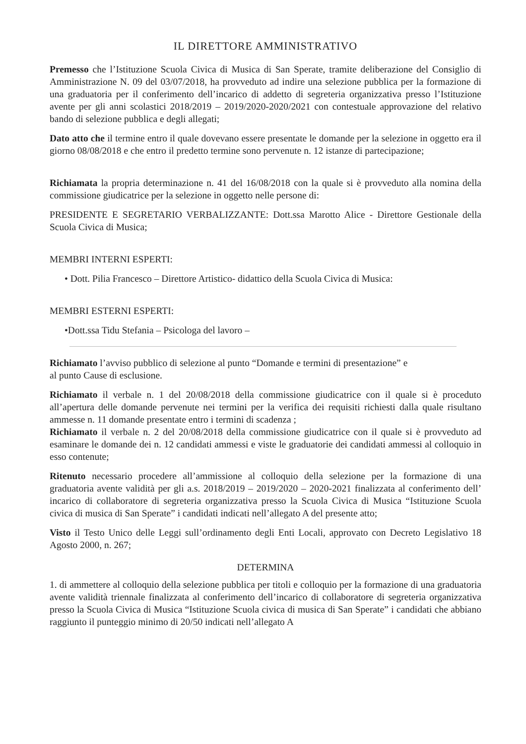IL DIRETTORE AMMINISTRATIVO
Premesso che l’Istituzione Scuola Civica di Musica di San Sperate, tramite deliberazione del Consiglio di Amministrazione N. 09 del 03/07/2018, ha provveduto ad indire una selezione pubblica per la formazione di una graduatoria per il conferimento dell’incarico di addetto di segreteria organizzativa presso l’Istituzione avente per gli anni scolastici 2018/2019 – 2019/2020-2020/2021 con contestuale approvazione del relativo bando di selezione pubblica e degli allegati;
Dato atto che il termine entro il quale dovevano essere presentate le domande per la selezione in oggetto era il giorno 08/08/2018 e che entro il predetto termine sono pervenute n. 12 istanze di partecipazione;
Richiamata la propria determinazione n. 41 del 16/08/2018 con la quale si è provveduto alla nomina della commissione giudicatrice per la selezione in oggetto nelle persone di:
PRESIDENTE E SEGRETARIO VERBALIZZANTE: Dott.ssa Marotto Alice - Direttore Gestionale della Scuola Civica di Musica;
MEMBRI INTERNI ESPERTI:
• Dott. Pilia Francesco – Direttore Artistico- didattico della Scuola Civica di Musica:
MEMBRI ESTERNI ESPERTI:
•Dott.ssa Tidu Stefania – Psicologa del lavoro –
Richiamato l’avviso pubblico di selezione al punto “Domande e termini di presentazione” e
al punto Cause di esclusione.
Richiamato il verbale n. 1 del 20/08/2018 della commissione giudicatrice con il quale si è proceduto all’apertura delle domande pervenute nei termini per la verifica dei requisiti richiesti dalla quale risultano ammesse n. 11 domande presentate entro i termini di scadenza ;
Richiamato il verbale n. 2 del 20/08/2018 della commissione giudicatrice con il quale si è provveduto ad esaminare le domande dei n. 12 candidati ammessi e viste le graduatorie dei candidati ammessi al colloquio in esso contenute;
Ritenuto necessario procedere all’ammissione al colloquio della selezione per la formazione di una graduatoria avente validità per gli a.s. 2018/2019 – 2019/2020 – 2020-2021 finalizzata al conferimento dell’ incarico di collaboratore di segreteria organizzativa presso la Scuola Civica di Musica “Istituzione Scuola civica di musica di San Sperate” i candidati indicati nell’allegato A del presente atto;
Visto il Testo Unico delle Leggi sull’ordinamento degli Enti Locali, approvato con Decreto Legislativo 18 Agosto 2000, n. 267;
DETERMINA
1. di ammettere al colloquio della selezione pubblica per titoli e colloquio per la formazione di una graduatoria avente validità triennale finalizzata al conferimento dell’incarico di collaboratore di segreteria organizzativa presso la Scuola Civica di Musica “Istituzione Scuola civica di musica di San Sperate” i candidati che abbiano raggiunto il punteggio minimo di 20/50 indicati nell’allegato A